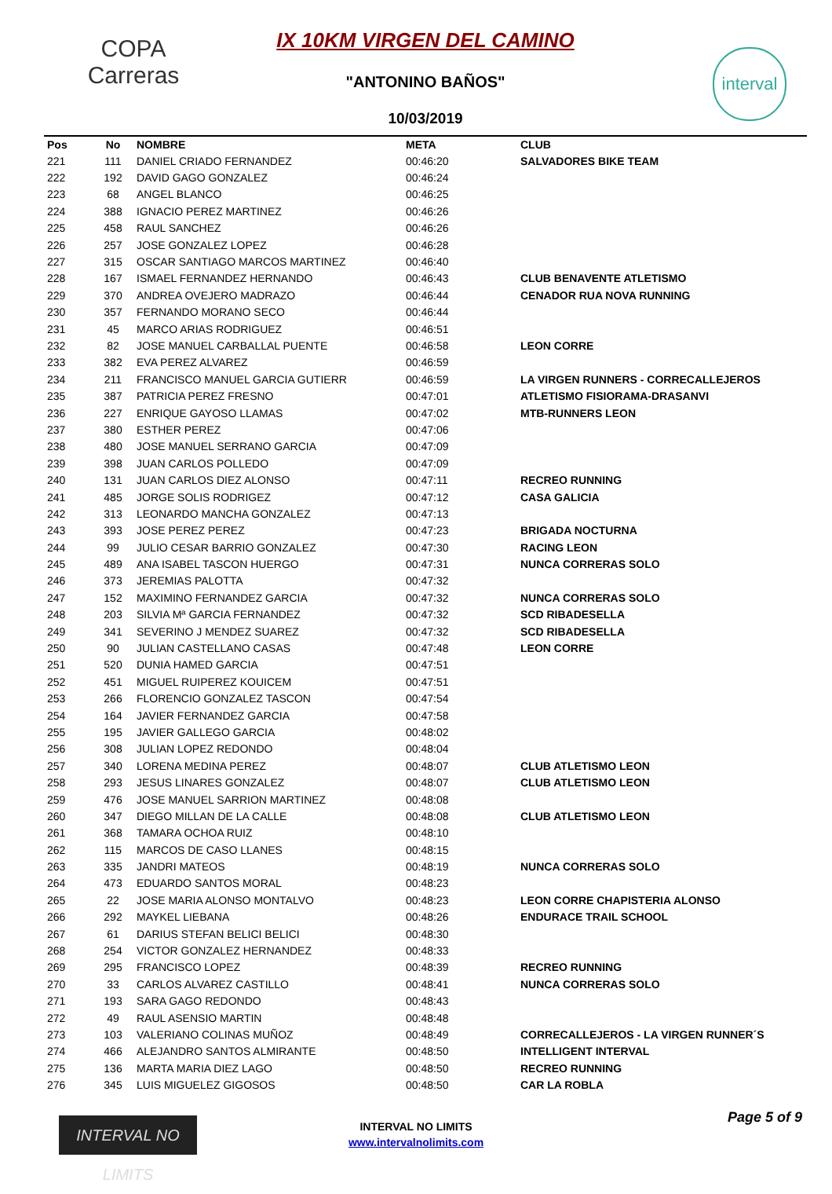COPA Carreras
interval
IX 10KM VIRGEN DEL CAMINO
"ANTONINO BAÑOS"
10/03/2019
| Pos | No | NOMBRE | META | CLUB |
| --- | --- | --- | --- | --- |
| 221 | 111 | DANIEL CRIADO FERNANDEZ | 00:46:20 | SALVADORES BIKE TEAM |
| 222 | 192 | DAVID GAGO GONZALEZ | 00:46:24 | |
| 223 | 68 | ANGEL BLANCO | 00:46:25 | |
| 224 | 388 | IGNACIO PEREZ MARTINEZ | 00:46:26 | |
| 225 | 458 | RAUL SANCHEZ | 00:46:26 | |
| 226 | 257 | JOSE GONZALEZ LOPEZ | 00:46:28 | |
| 227 | 315 | OSCAR SANTIAGO MARCOS MARTINEZ | 00:46:40 | |
| 228 | 167 | ISMAEL FERNANDEZ HERNANDO | 00:46:43 | CLUB BENAVENTE ATLETISMO |
| 229 | 370 | ANDREA OVEJERO MADRAZO | 00:46:44 | CENADOR RUA NOVA RUNNING |
| 230 | 357 | FERNANDO MORANO SECO | 00:46:44 | |
| 231 | 45 | MARCO ARIAS RODRIGUEZ | 00:46:51 | |
| 232 | 82 | JOSE MANUEL CARBALLAL PUENTE | 00:46:58 | LEON CORRE |
| 233 | 382 | EVA PEREZ ALVAREZ | 00:46:59 | |
| 234 | 211 | FRANCISCO MANUEL GARCIA GUTIERR | 00:46:59 | LA VIRGEN RUNNERS - CORRECALLEJEROS |
| 235 | 387 | PATRICIA PEREZ FRESNO | 00:47:01 | ATLETISMO FISIORAMA-DRASANVI |
| 236 | 227 | ENRIQUE GAYOSO LLAMAS | 00:47:02 | MTB-RUNNERS LEON |
| 237 | 380 | ESTHER PEREZ | 00:47:06 | |
| 238 | 480 | JOSE MANUEL SERRANO GARCIA | 00:47:09 | |
| 239 | 398 | JUAN CARLOS POLLEDO | 00:47:09 | |
| 240 | 131 | JUAN CARLOS DIEZ ALONSO | 00:47:11 | RECREO RUNNING |
| 241 | 485 | JORGE SOLIS RODRIGEZ | 00:47:12 | CASA GALICIA |
| 242 | 313 | LEONARDO MANCHA GONZALEZ | 00:47:13 | |
| 243 | 393 | JOSE PEREZ PEREZ | 00:47:23 | BRIGADA NOCTURNA |
| 244 | 99 | JULIO CESAR BARRIO GONZALEZ | 00:47:30 | RACING LEON |
| 245 | 489 | ANA ISABEL TASCON HUERGO | 00:47:31 | NUNCA CORRERAS SOLO |
| 246 | 373 | JEREMIAS PALOTTA | 00:47:32 | |
| 247 | 152 | MAXIMINO FERNANDEZ GARCIA | 00:47:32 | NUNCA CORRERAS SOLO |
| 248 | 203 | SILVIA Mª GARCIA FERNANDEZ | 00:47:32 | SCD RIBADESELLA |
| 249 | 341 | SEVERINO J MENDEZ SUAREZ | 00:47:32 | SCD RIBADESELLA |
| 250 | 90 | JULIAN CASTELLANO CASAS | 00:47:48 | LEON CORRE |
| 251 | 520 | DUNIA HAMED GARCIA | 00:47:51 | |
| 252 | 451 | MIGUEL RUIPEREZ KOUICEM | 00:47:51 | |
| 253 | 266 | FLORENCIO GONZALEZ TASCON | 00:47:54 | |
| 254 | 164 | JAVIER FERNANDEZ GARCIA | 00:47:58 | |
| 255 | 195 | JAVIER GALLEGO GARCIA | 00:48:02 | |
| 256 | 308 | JULIAN LOPEZ REDONDO | 00:48:04 | |
| 257 | 340 | LORENA MEDINA PEREZ | 00:48:07 | CLUB ATLETISMO LEON |
| 258 | 293 | JESUS LINARES GONZALEZ | 00:48:07 | CLUB ATLETISMO LEON |
| 259 | 476 | JOSE MANUEL SARRION MARTINEZ | 00:48:08 | |
| 260 | 347 | DIEGO MILLAN DE LA CALLE | 00:48:08 | CLUB ATLETISMO LEON |
| 261 | 368 | TAMARA OCHOA RUIZ | 00:48:10 | |
| 262 | 115 | MARCOS DE CASO LLANES | 00:48:15 | |
| 263 | 335 | JANDRI MATEOS | 00:48:19 | NUNCA CORRERAS SOLO |
| 264 | 473 | EDUARDO SANTOS MORAL | 00:48:23 | |
| 265 | 22 | JOSE MARIA ALONSO MONTALVO | 00:48:23 | LEON CORRE CHAPISTERIA ALONSO |
| 266 | 292 | MAYKEL LIEBANA | 00:48:26 | ENDURACE TRAIL SCHOOL |
| 267 | 61 | DARIUS STEFAN BELICI BELICI | 00:48:30 | |
| 268 | 254 | VICTOR GONZALEZ HERNANDEZ | 00:48:33 | |
| 269 | 295 | FRANCISCO LOPEZ | 00:48:39 | RECREO RUNNING |
| 270 | 33 | CARLOS ALVAREZ CASTILLO | 00:48:41 | NUNCA CORRERAS SOLO |
| 271 | 193 | SARA GAGO REDONDO | 00:48:43 | |
| 272 | 49 | RAUL ASENSIO MARTIN | 00:48:48 | |
| 273 | 103 | VALERIANO COLINAS MUÑOZ | 00:48:49 | CORRECALLEJEROS - LA VIRGEN RUNNER´S |
| 274 | 466 | ALEJANDRO SANTOS ALMIRANTE | 00:48:50 | INTELLIGENT INTERVAL |
| 275 | 136 | MARTA MARIA DIEZ LAGO | 00:48:50 | RECREO RUNNING |
| 276 | 345 | LUIS MIGUELEZ GIGOSOS | 00:48:50 | CAR LA ROBLA |
INTERVAL NO LIMITS
Page 5 of 9
INTERVAL NO LIMITS
www.intervalnolimits.com